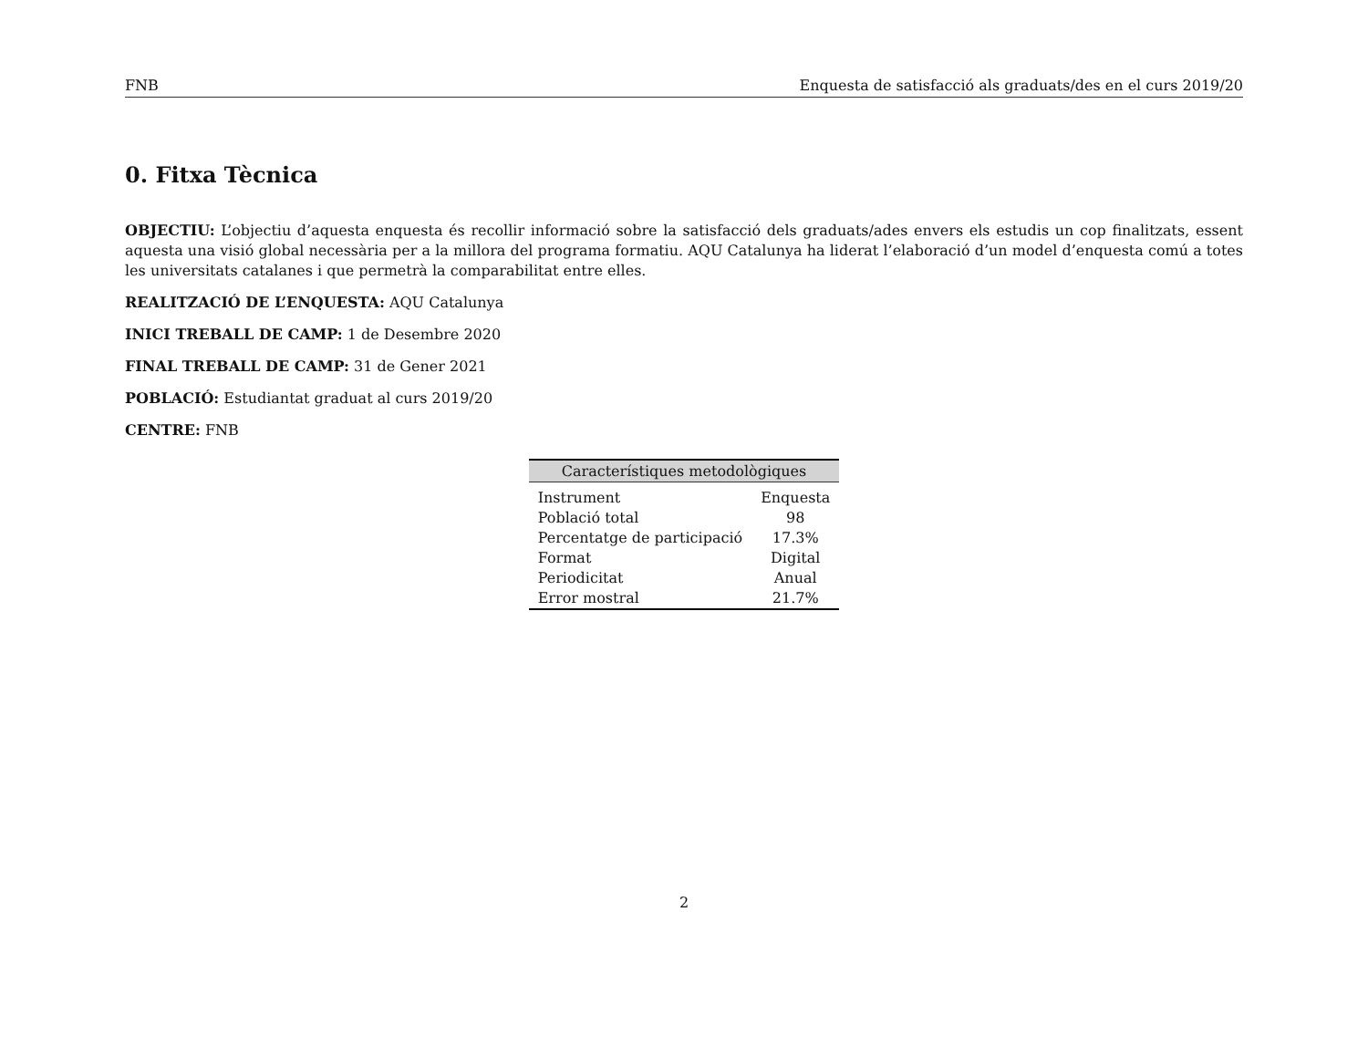FNB Enquesta de satisfacció als graduats/des en el curs 2019/20
0. Fitxa Tècnica
OBJECTIU: L’objectiu d’aquesta enquesta és recollir informació sobre la satisfacció dels graduats/ades envers els estudis un cop finalitzats, essent aquesta una visió global necessària per a la millora del programa formatiu. AQU Catalunya ha liderat l’elaboració d’un model d’enquesta comú a totes les universitats catalanes i que permetrà la comparabilitat entre elles.
REALITZACIÓ DE L’ENQUESTA: AQU Catalunya
INICI TREBALL DE CAMP: 1 de Desembre 2020
FINAL TREBALL DE CAMP: 31 de Gener 2021
POBLACIÓ: Estudiantat graduat al curs 2019/20
CENTRE: FNB
| Característiques metodològiques | |
| --- | --- |
| Instrument | Enquesta |
| Població total | 98 |
| Percentatge de participació | 17.3% |
| Format | Digital |
| Periodicitat | Anual |
| Error mostral | 21.7% |
2